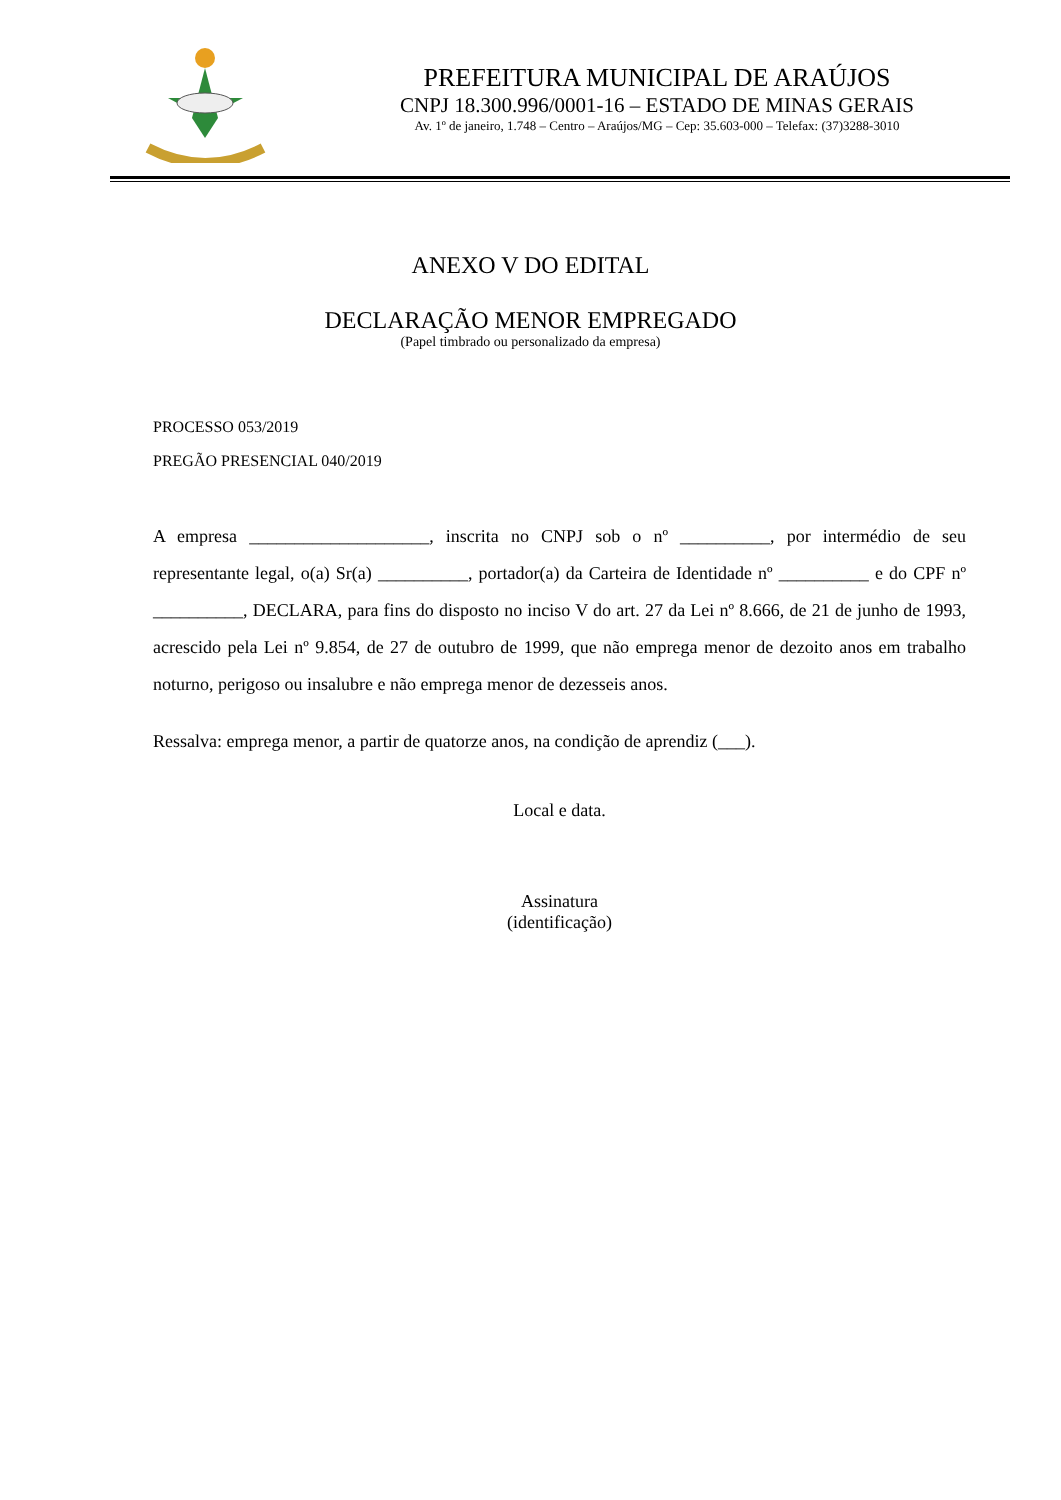PREFEITURA MUNICIPAL DE ARAÚJOS
CNPJ 18.300.996/0001-16 – ESTADO DE MINAS GERAIS
Av. 1º de janeiro, 1.748 – Centro – Araújos/MG – Cep: 35.603-000 – Telefax: (37)3288-3010
ANEXO V DO EDITAL
DECLARAÇÃO MENOR EMPREGADO
(Papel timbrado ou personalizado da empresa)
PROCESSO 053/2019
PREGÃO PRESENCIAL 040/2019
A empresa ____________________, inscrita no CNPJ sob o nº __________, por intermédio de seu representante legal, o(a) Sr(a) __________, portador(a) da Carteira de Identidade nº __________ e do CPF nº __________, DECLARA, para fins do disposto no inciso V do art. 27 da Lei nº 8.666, de 21 de junho de 1993, acrescido pela Lei nº 9.854, de 27 de outubro de 1999, que não emprega menor de dezoito anos em trabalho noturno, perigoso ou insalubre e não emprega menor de dezesseis anos.
Ressalva: emprega menor, a partir de quatorze anos, na condição de aprendiz (___).
Local e data.
Assinatura
(identificação)